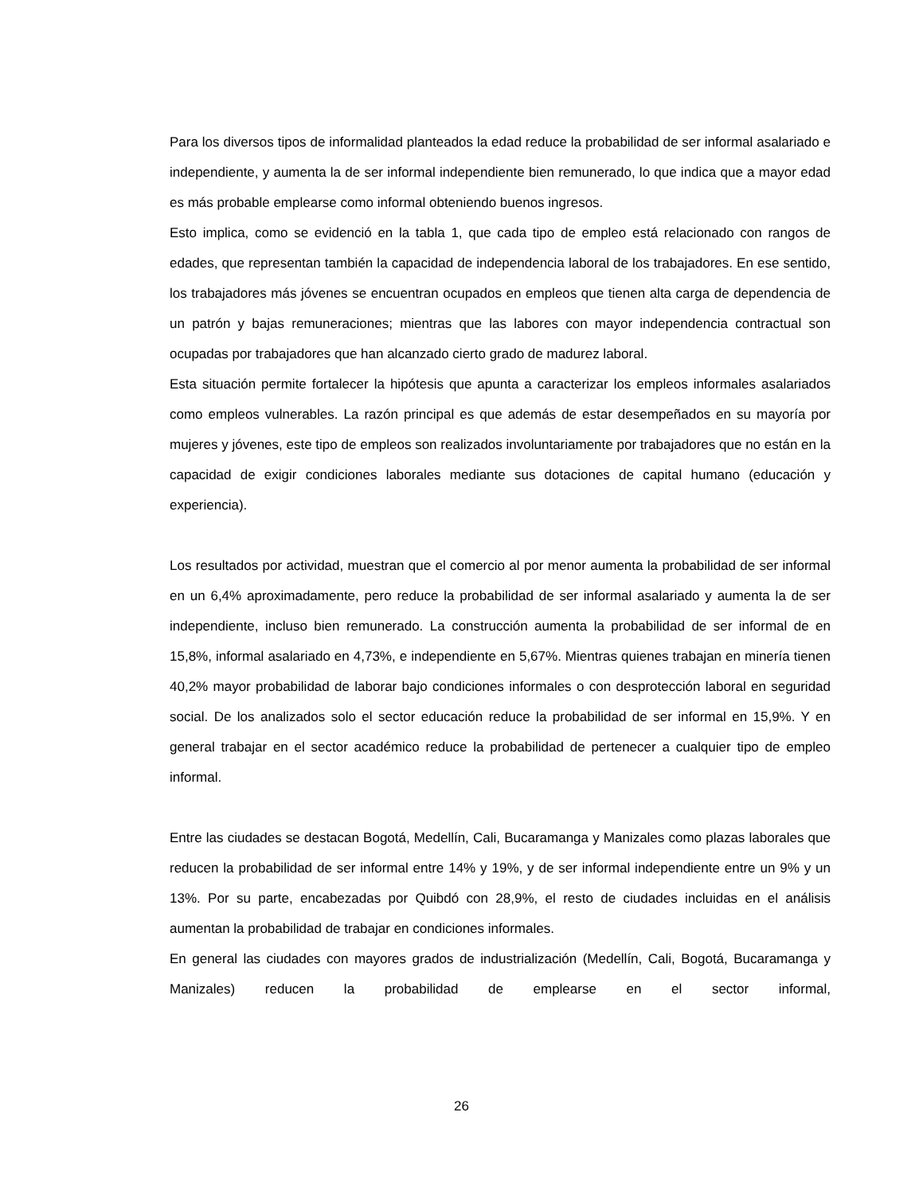Para los diversos tipos de informalidad planteados la edad reduce la probabilidad de ser informal asalariado e independiente, y aumenta la de ser informal independiente bien remunerado, lo que indica que a mayor edad es más probable emplearse como informal obteniendo buenos ingresos.
Esto implica, como se evidenció en la tabla 1, que cada tipo de empleo está relacionado con rangos de edades, que representan también la capacidad de independencia laboral de los trabajadores. En ese sentido, los trabajadores más jóvenes se encuentran ocupados en empleos que tienen alta carga de dependencia de un patrón y bajas remuneraciones; mientras que las labores con mayor independencia contractual son ocupadas por trabajadores que han alcanzado cierto grado de madurez laboral.
Esta situación permite fortalecer la hipótesis que apunta a caracterizar los empleos informales asalariados como empleos vulnerables. La razón principal es que además de estar desempeñados en su mayoría por mujeres y jóvenes, este tipo de empleos son realizados involuntariamente por trabajadores que no están en la capacidad de exigir condiciones laborales mediante sus dotaciones de capital humano (educación y experiencia).
Los resultados por actividad, muestran que el comercio al por menor aumenta la probabilidad de ser informal en un 6,4% aproximadamente, pero reduce la probabilidad de ser informal asalariado y aumenta la de ser independiente, incluso bien remunerado. La construcción aumenta la probabilidad de ser informal de en 15,8%, informal asalariado en 4,73%, e independiente en 5,67%. Mientras quienes trabajan en minería tienen 40,2% mayor probabilidad de laborar bajo condiciones informales o con desprotección laboral en seguridad social. De los analizados solo el sector educación reduce la probabilidad de ser informal en 15,9%. Y en general trabajar en el sector académico reduce la probabilidad de pertenecer a cualquier tipo de empleo informal.
Entre las ciudades se destacan Bogotá, Medellín, Cali, Bucaramanga y Manizales como plazas laborales que reducen la probabilidad de ser informal entre 14% y 19%, y de ser informal independiente entre un 9% y un 13%. Por su parte, encabezadas por Quibdó con 28,9%, el resto de ciudades incluidas en el análisis aumentan la probabilidad de trabajar en condiciones informales.
En general las ciudades con mayores grados de industrialización (Medellín, Cali, Bogotá, Bucaramanga y Manizales) reducen la probabilidad de emplearse en el sector informal,
26